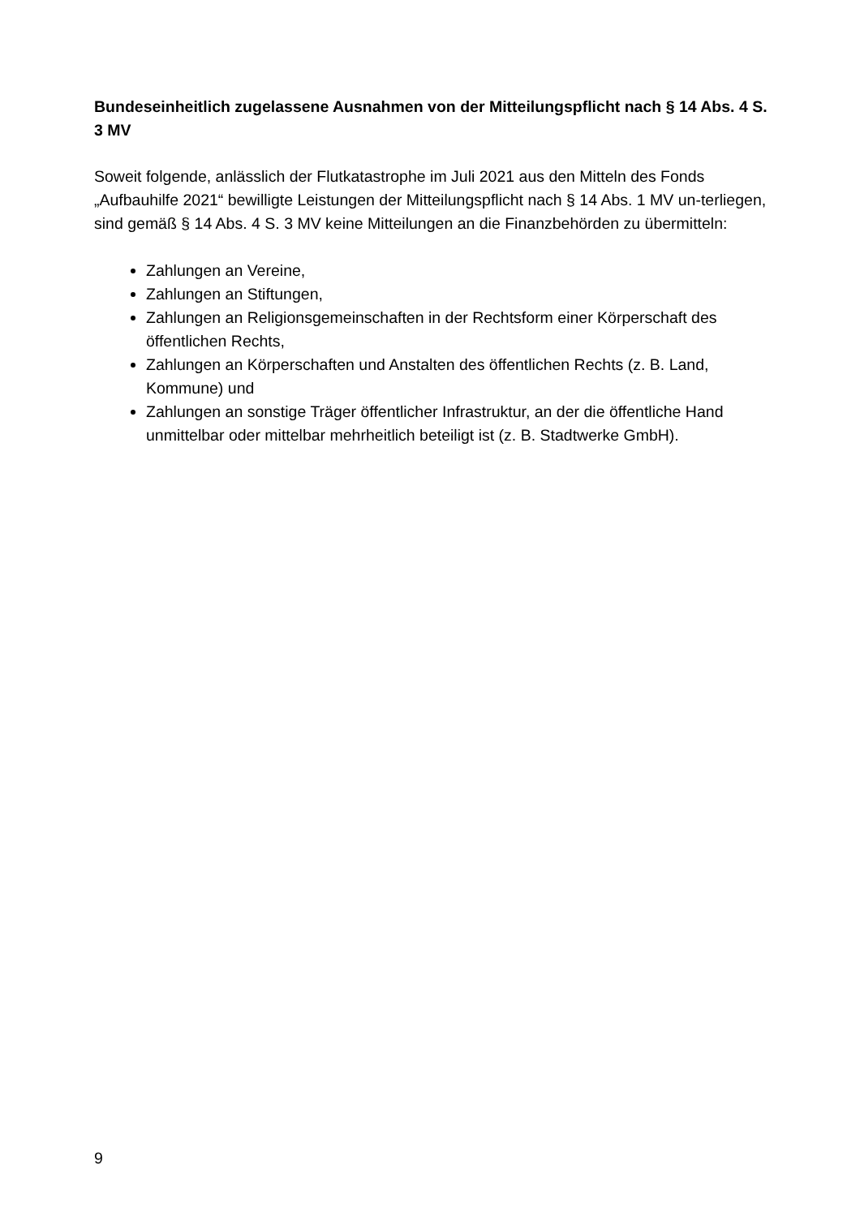Bundeseinheitlich zugelassene Ausnahmen von der Mitteilungspflicht nach § 14 Abs. 4 S. 3 MV
Soweit folgende, anlässlich der Flutkatastrophe im Juli 2021 aus den Mitteln des Fonds „Aufbauhilfe 2021“ bewilligte Leistungen der Mitteilungspflicht nach § 14 Abs. 1 MV un-terliegen, sind gemäß § 14 Abs. 4 S. 3 MV keine Mitteilungen an die Finanzbehörden zu übermitteln:
Zahlungen an Vereine,
Zahlungen an Stiftungen,
Zahlungen an Religionsgemeinschaften in der Rechtsform einer Körperschaft des öffentlichen Rechts,
Zahlungen an Körperschaften und Anstalten des öffentlichen Rechts (z. B. Land, Kommune) und
Zahlungen an sonstige Träger öffentlicher Infrastruktur, an der die öffentliche Hand unmittelbar oder mittelbar mehrheitlich beteiligt ist (z. B. Stadtwerke GmbH).
9